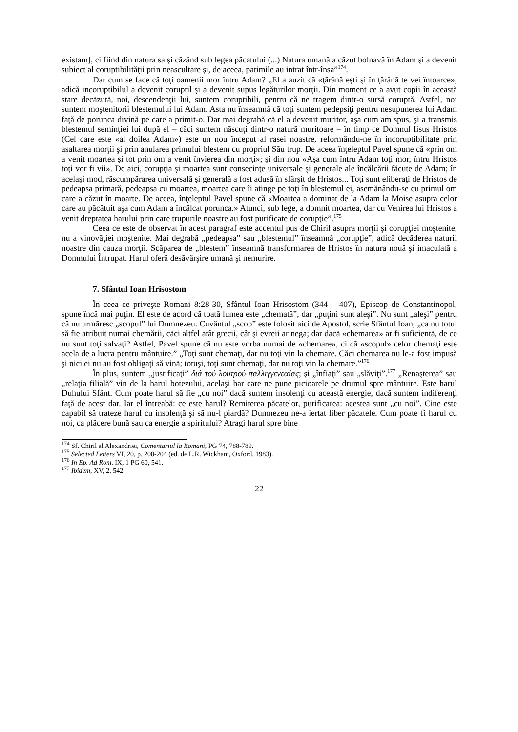existam], ci fiind din natura sa şi căzând sub legea păcatului (...) Natura umană a căzut bolnavă în Adam şi a devenit subiect al coruptibilităţii prin neascultare şi, de aceea, patimile au intrat într-însa”<sup>174</sup>.
Dar cum se face că toţi oamenii mor întru Adam? „El a auzit că «ţărână eşti şi în ţărână te vei întoarce», adică incoruptibilul a devenit coruptil şi a devenit supus legăturilor morţii. Din moment ce a avut copii în această stare decăzută, noi, descendenţii lui, suntem coruptibili, pentru că ne tragem dintr-o sursă coruptă. Astfel, noi suntem moştenitorii blestemului lui Adam. Asta nu înseamnă că toţi suntem pedepsiţi pentru nesupunerea lui Adam faţă de porunca divină pe care a primit-o. Dar mai degrabă că el a devenit muritor, aşa cum am spus, şi a transmis blestemul seminţiei lui după el – căci suntem născuţi dintr-o natură muritoare – în timp ce Domnul Iisus Hristos (Cel care este «al doilea Adam») este un nou început al rasei noastre, reformându-ne în incoruptibilitate prin asaltarea morţii şi prin anularea primului blestem cu propriul Său trup. De aceea înţeleptul Pavel spune că «prin om a venit moartea şi tot prin om a venit învierea din morţi»; şi din nou «Aşa cum întru Adam toţi mor, întru Hristos toţi vor fi vii». De aici, corupţia şi moartea sunt consecinţe universale şi generale ale încălcării făcute de Adam; în acelaşi mod, răscumpărarea universală şi generală a fost adusă în sfârşit de Hristos... Toţi sunt eliberaţi de Hristos de pedeapsa primară, pedeapsa cu moartea, moartea care îi atinge pe toţi în blestemul ei, asemănându-se cu primul om care a căzut în moarte. De aceea, înţeleptul Pavel spune că «Moartea a dominat de la Adam la Moise asupra celor care au păcătuit aşa cum Adam a încălcat porunca.» Atunci, sub lege, a domnit moartea, dar cu Venirea lui Hristos a venit dreptatea harului prin care trupurile noastre au fost purificate de corupţie”.<sup>175</sup>
Ceea ce este de observat în acest paragraf este accentul pus de Chiril asupra morţii şi corupţiei moştenite, nu a vinovăţiei moştenite. Mai degrabă „pedeapsa” sau „blestemul” înseamnă „corupţie”, adică decăderea naturii noastre din cauza morţii. Scăparea de „blestem” înseamnă transformarea de Hristos în natura nouă şi imaculată a Domnului Întrupat. Harul oferă desăvârşire umană şi nemurire.
7. Sfântul Ioan Hrisostom
În ceea ce priveşte Romani 8:28-30, Sfântul Ioan Hrisostom (344 – 407), Episcop de Constantinopol, spune încă mai puţin. El este de acord că toată lumea este „chemată”, dar „puţini sunt aleşi”. Nu sunt „aleşi” pentru că nu urmăresc „scopul” lui Dumnezeu. Cuvântul „scop” este folosit aici de Apostol, scrie Sfântul Ioan, „ca nu totul să fie atribuit numai chemării, căci altfel atât grecii, cât şi evreii ar nega; dar dacă «chemarea» ar fi suficientă, de ce nu sunt toţi salvaţi? Astfel, Pavel spune că nu este vorba numai de «chemare», ci că «scopul» celor chemaţi este acela de a lucra pentru mântuire.” „Toţi sunt chemaţi, dar nu toţi vin la chemare. Căci chemarea nu le-a fost impusă şi nici ei nu au fost obligaţi să vină; totuşi, toţi sunt chemaţi, dar nu toţi vin la chemare.”<sup>176</sup>
În plus, suntem „justificaţi” διά τού λουτρού παλλιγγενεαίας; şi „înfiaţi” sau „slăviţi”.<sup>177</sup> „Renaşterea” sau „relaţia filială” vin de la harul botezului, acelaşi har care ne pune picioarele pe drumul spre mântuire. Este harul Duhului Sfânt. Cum poate harul să fie „cu noi” dacă suntem insolenţi cu această energie, dacă suntem indiferenţi faţă de acest dar. Iar el întreabă: ce este harul? Remiterea păcatelor, purificarea: acestea sunt „cu noi”. Cine este capabil să trateze harul cu insolenţă şi să nu-l piardă? Dumnezeu ne-a iertat liber păcatele. Cum poate fi harul cu noi, ca plăcere bună sau ca energie a spiritului? Atragi harul spre bine
<sup>174</sup> Sf. Chiril al Alexandriei, Comentariul la Romani, PG 74, 788-789.
<sup>175</sup> Selected Letters VI, 20, p. 200-204 (ed. de L.R. Wickham, Oxford, 1983).
<sup>176</sup> In Ep. Ad Rom. IX, 1 PG 60, 541.
<sup>177</sup> Ibidem, XV, 2, 542.
22